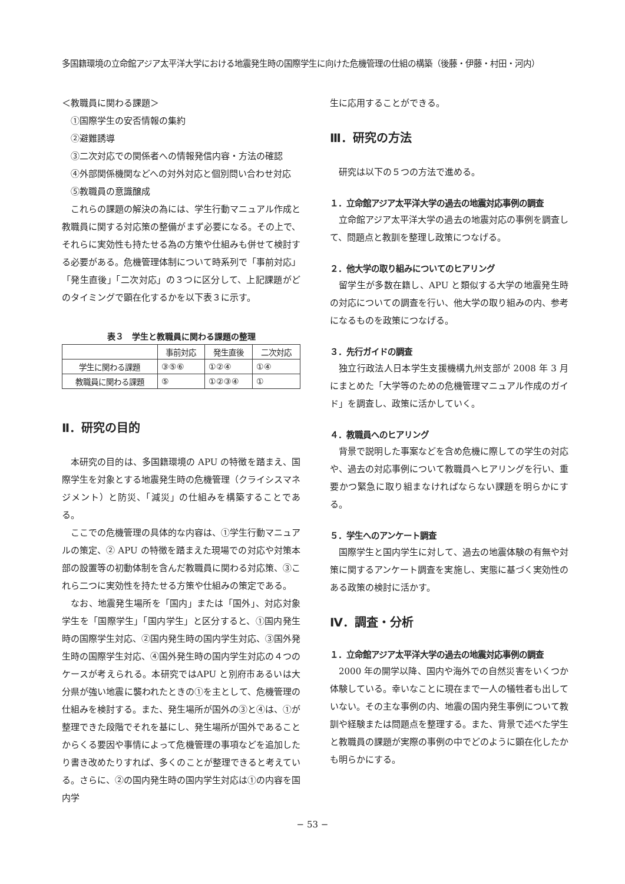多国籍環境の立命館アジア太平洋大学における地震発生時の国際学生に向けた危機管理の仕組の構築（後藤・伊藤・村田・河内）
＜教職員に関わる課題＞
①国際学生の安否情報の集約
②避難誘導
③二次対応での関係者への情報発信内容・方法の確認
④外部関係機関などへの対外対応と個別問い合わせ対応
⑤教職員の意識醸成
これらの課題の解決の為には、学生行動マニュアル作成と教職員に関する対応策の整備がまず必要になる。その上で、それらに実効性も持たせる為の方策や仕組みも併せて検討する必要がある。危機管理体制について時系列で「事前対応」「発生直後」「二次対応」の３つに区分して、上記課題がどのタイミングで顕在化するかを以下表３に示す。
表３　学生と教職員に関わる課題の整理
| | 事前対応 | 発生直後 | 二次対応 |
| --- | --- | --- | --- |
| 学生に関わる課題 | ③⑤⑥ | ①②④ | ①④ |
| 教職員に関わる課題 | ⑤ | ①②③④ | ① |
Ⅱ．研究の目的
本研究の目的は、多国籍環境の APU の特徴を踏まえ、国際学生を対象とする地震発生時の危機管理（クライシスマネジメント）と防災、「減災」の仕組みを構築することである。
ここでの危機管理の具体的な内容は、①学生行動マニュアルの策定、② APU の特徴を踏まえた現場での対応や対策本部の設置等の初動体制を含んだ教職員に関わる対応策、③これら二つに実効性を持たせる方策や仕組みの策定である。
なお、地震発生場所を「国内」または「国外」、対応対象学生を「国際学生」「国内学生」と区分すると、①国内発生時の国際学生対応、②国内発生時の国内学生対応、③国外発生時の国際学生対応、④国外発生時の国内学生対応の４つのケースが考えられる。本研究ではAPU と別府市あるいは大分県が強い地震に襲われたときの①を主として、危機管理の仕組みを検討する。また、発生場所が国外の③と④は、①が整理できた段階でそれを基にし、発生場所が国外であることからくる要因や事情によって危機管理の事項などを追加したり書き改めたりすれば、多くのことが整理できると考えている。さらに、②の国内発生時の国内学生対応は①の内容を国内学
生に応用することができる。
Ⅲ．研究の方法
研究は以下の５つの方法で進める。
１．立命館アジア太平洋大学の過去の地震対応事例の調査
立命館アジア太平洋大学の過去の地震対応の事例を調査して、問題点と教訓を整理し政策につなげる。
２．他大学の取り組みについてのヒアリング
留学生が多数在籍し、APU と類似する大学の地震発生時の対応についての調査を行い、他大学の取り組みの内、参考になるものを政策につなげる。
３．先行ガイドの調査
独立行政法人日本学生支援機構九州支部が 2008 年 3 月にまとめた「大学等のための危機管理マニュアル作成のガイド」を調査し、政策に活かしていく。
４．教職員へのヒアリング
背景で説明した事案などを含め危機に際しての学生の対応や、過去の対応事例について教職員へヒアリングを行い、重要かつ緊急に取り組まなければならない課題を明らかにする。
５．学生へのアンケート調査
国際学生と国内学生に対して、過去の地震体験の有無や対策に関するアンケート調査を実施し、実態に基づく実効性のある政策の検討に活かす。
Ⅳ．調査・分析
１．立命館アジア太平洋大学の過去の地震対応事例の調査
2000 年の開学以降、国内や海外での自然災害をいくつか体験している。幸いなことに現在まで一人の犠牲者も出していない。その主な事例の内、地震の国内発生事例について教訓や経験または問題点を整理する。また、背景で述べた学生と教職員の課題が実際の事例の中でどのように顕在化したかも明らかにする。
− 53 −